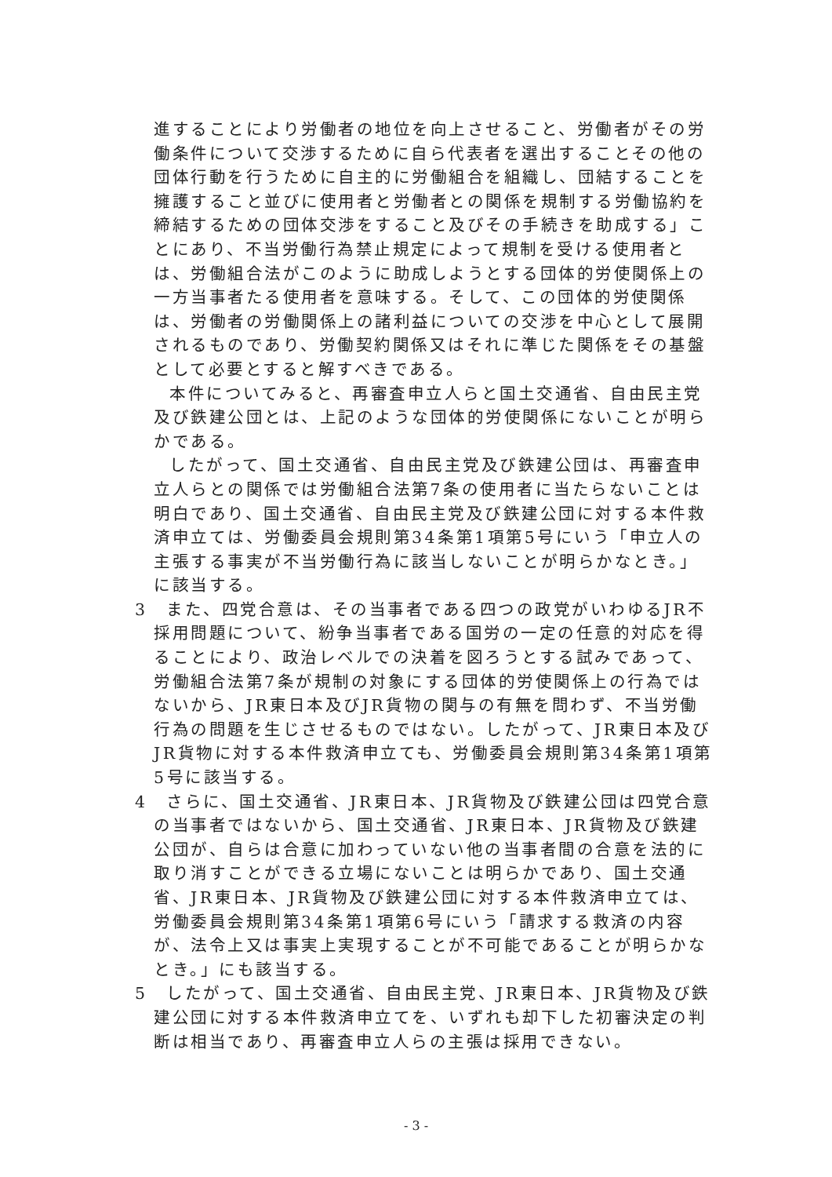進することにより労働者の地位を向上させること、労働者がその労働条件について交渉するために自ら代表者を選出することその他の団体行動を行うために自主的に労働組合を組織し、団結することを擁護すること並びに使用者と労働者との関係を規制する労働協約を締結するための団体交渉をすること及びその手続きを助成する」ことにあり、不当労働行為禁止規定によって規制を受ける使用者とは、労働組合法がこのように助成しようとする団体的労使関係上の一方当事者たる使用者を意味する。そして、この団体的労使関係は、労働者の労働関係上の諸利益についての交渉を中心として展開されるものであり、労働契約関係又はそれに準じた関係をその基盤として必要とすると解すべきである。
本件についてみると、再審査申立人らと国土交通省、自由民主党及び鉄建公団とは、上記のような団体的労使関係にないことが明らかである。
したがって、国土交通省、自由民主党及び鉄建公団は、再審査申立人らとの関係では労働組合法第7条の使用者に当たらないことは明白であり、国土交通省、自由民主党及び鉄建公団に対する本件救済申立ては、労働委員会規則第34条第1項第5号にいう「申立人の主張する事実が不当労働行為に該当しないことが明らかなとき。」に該当する。
3　また、四党合意は、その当事者である四つの政党がいわゆるJR不採用問題について、紛争当事者である国労の一定の任意的対応を得ることにより、政治レベルでの決着を図ろうとする試みであって、労働組合法第7条が規制の対象にする団体的労使関係上の行為ではないから、JR東日本及びJR貨物の関与の有無を問わず、不当労働行為の問題を生じさせるものではない。したがって、JR東日本及びJR貨物に対する本件救済申立ても、労働委員会規則第34条第1項第5号に該当する。
4　さらに、国土交通省、JR東日本、JR貨物及び鉄建公団は四党合意の当事者ではないから、国土交通省、JR東日本、JR貨物及び鉄建公団が、自らは合意に加わっていない他の当事者間の合意を法的に取り消すことができる立場にないことは明らかであり、国土交通省、JR東日本、JR貨物及び鉄建公団に対する本件救済申立ては、労働委員会規則第34条第1項第6号にいう「請求する救済の内容が、法令上又は事実上実現することが不可能であることが明らかなとき。」にも該当する。
5　したがって、国土交通省、自由民主党、JR東日本、JR貨物及び鉄建公団に対する本件救済申立てを、いずれも却下した初審決定の判断は相当であり、再審査申立人らの主張は採用できない。
- 3 -